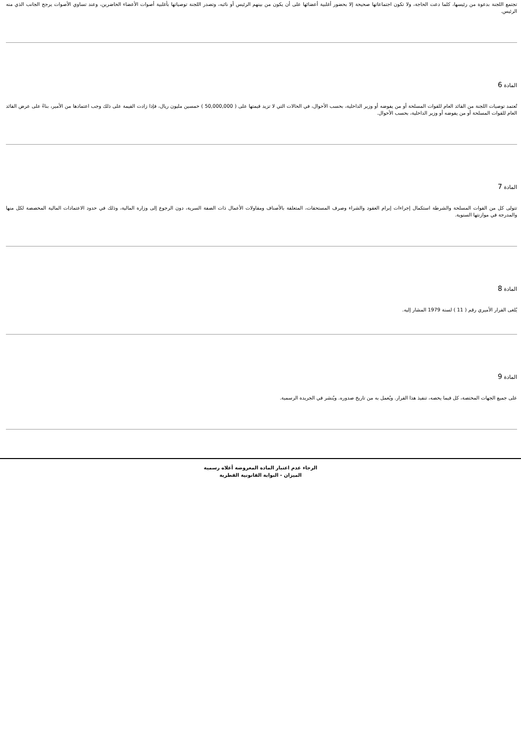تجتمع اللجنة بدعوة من رئيسها، كلما دعت الحاجة، ولا تكون اجتماعاتها صحيحة إلا بحضور أغلبية أعضائها على أن يكون من بينهم الرئيس أو نائبه، وتصدر اللجنة توصياتها بأغلبية أصوات الأعضاء الحاضرين، وعند تساوي الأصوات يرجح الجانب الذي منه الرئيس.
المادة 6
تُعتمد توصيات اللجنة من القائد العام للقوات المسلحة أو من يفوضه أو وزير الداخلية، بحسب الأحوال، في الحالات التي لا تزيد قيمتها على ( 50,000,000 ) خمسين مليون ريال، فإذا زادت القيمة على ذلك وجب اعتمادها من الأمير، بناءً على عرض القائد العام للقوات المسلحة أو من يفوضه أو وزير الداخلية، بحسب الأحوال.
المادة 7
تتولى كل من القوات المسلحة والشرطة استكمال إجراءات إبرام العقود والشراء وصرف المستحقات، المتعلقة بالأصناف ومقاولات الأعمال ذات الصفة السرية، دون الرجوع إلى وزارة المالية، وذلك في حدود الاعتمادات المالية المخصصة لكل منها والمدرجة في موازنتها السنوية.
المادة 8
يُلغى القرار الأميري رقم ( 11 ) لسنة 1979 المشار إليه.
المادة 9
على جميع الجهات المختصة، كل فيما يخصه، تنفيذ هذا القرار. ويُعمل به من تاريخ صدوره. ويُنشر في الجريدة الرسمية.
الرجاء عدم اعتبار المادة المعروضة أعلاه رسمية
الميزان - البوابة القانونية القطرية